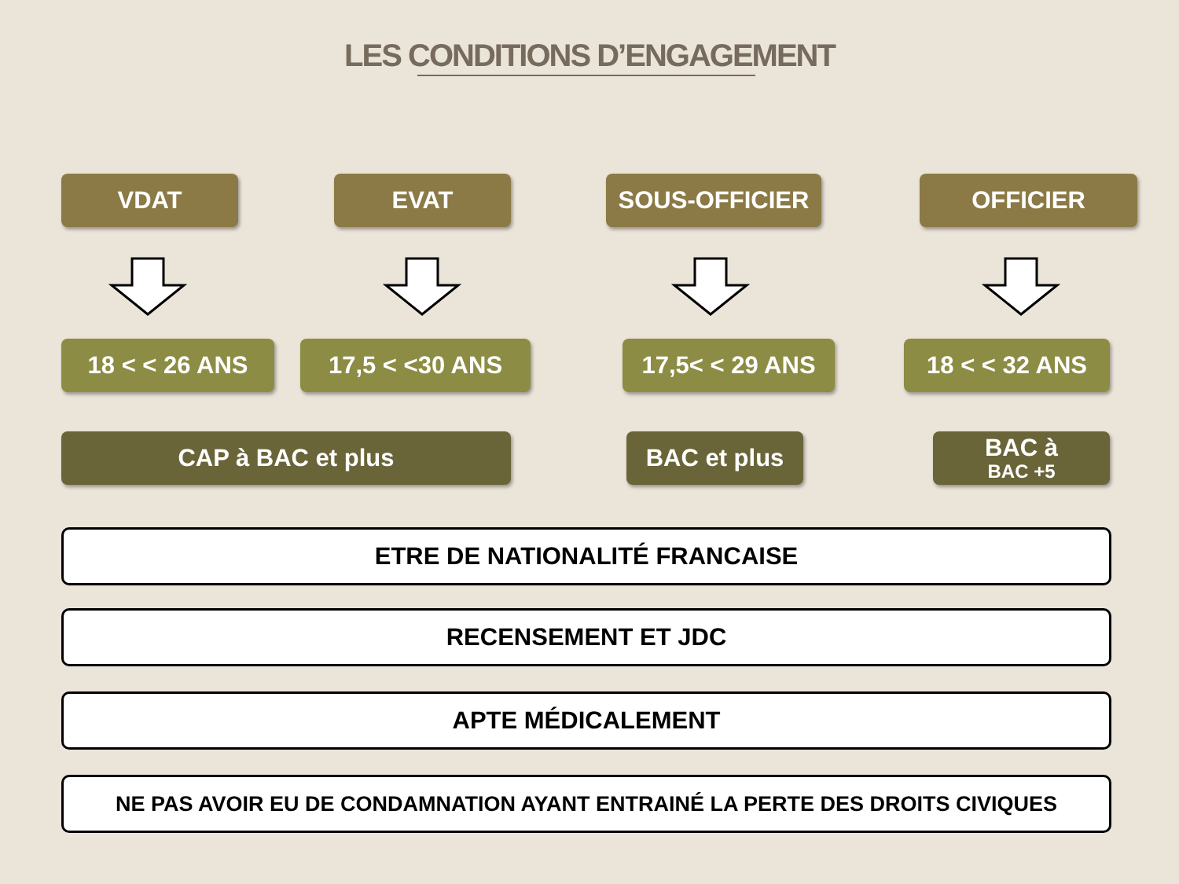LES CONDITIONS D’ENGAGEMENT
VDAT EVAT SOUS-OFFICIER OFFICIER
18 < < 26 ANS 17,5 < <30 ANS 17,5< < 29 ANS 18 < < 32 ANS
CAP à BAC et plus BAC et plus
BAC à
BAC +5
ETRE DE NATIONALITÉ FRANCAISE
RECENSEMENT ET JDC
APTE MÉDICALEMENT
NE PAS AVOIR EU DE CONDAMNATION AYANT ENTRAINÉ LA PERTE DES DROITS CIVIQUES